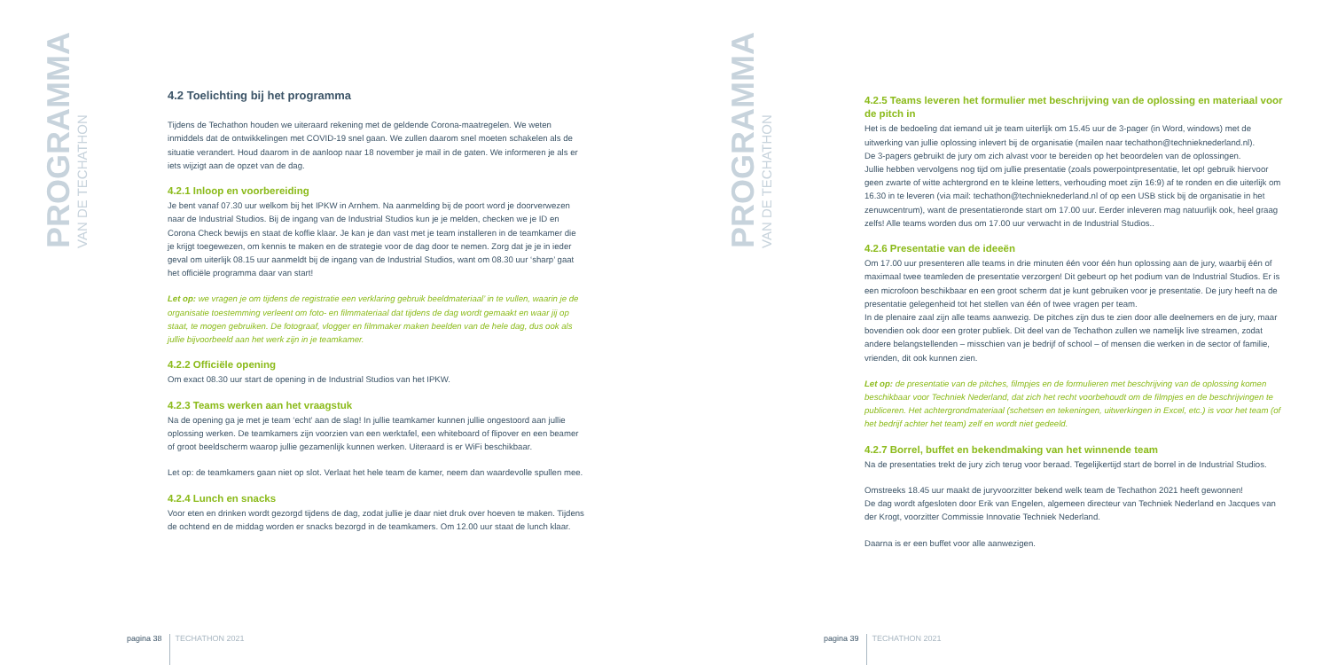PROGRAMMA
VAN DE TECHATHON
4.2 Toelichting bij het programma
Tijdens de Techathon houden we uiteraard rekening met de geldende Corona-maatregelen. We weten inmiddels dat de ontwikkelingen met COVID-19 snel gaan. We zullen daarom snel moeten schakelen als de situatie verandert. Houd daarom in de aanloop naar 18 november je mail in de gaten. We informeren je als er iets wijzigt aan de opzet van de dag.
4.2.1 Inloop en voorbereiding
Je bent vanaf 07.30 uur welkom bij het IPKW in Arnhem. Na aanmelding bij de poort word je doorverwezen naar de Industrial Studios. Bij de ingang van de Industrial Studios kun je je melden, checken we je ID en Corona Check bewijs en staat de koffie klaar. Je kan je dan vast met je team installeren in de teamkamer die je krijgt toegewezen, om kennis te maken en de strategie voor de dag door te nemen. Zorg dat je je in ieder geval om uiterlijk 08.15 uur aanmeldt bij de ingang van de Industrial Studios, want om 08.30 uur ‘sharp’ gaat het officiële programma daar van start!
Let op: we vragen je om tijdens de registratie een verklaring gebruik beeldmateriaal’ in te vullen, waarin je de organisatie toestemming verleent om foto- en filmmateriaal dat tijdens de dag wordt gemaakt en waar jij op staat, te mogen gebruiken. De fotograaf, vlogger en filmmaker maken beelden van de hele dag, dus ook als jullie bijvoorbeeld aan het werk zijn in je teamkamer.
4.2.2 Officiële opening
Om exact 08.30 uur start de opening in de Industrial Studios van het IPKW.
4.2.3 Teams werken aan het vraagstuk
Na de opening ga je met je team ‘echt’ aan de slag! In jullie teamkamer kunnen jullie ongestoord aan jullie oplossing werken. De teamkamers zijn voorzien van een werktafel, een whiteboard of flipover en een beamer of groot beeldscherm waarop jullie gezamenlijk kunnen werken. Uiteraard is er WiFi beschikbaar.
Let op: de teamkamers gaan niet op slot. Verlaat het hele team de kamer, neem dan waardevolle spullen mee.
4.2.4 Lunch en snacks
Voor eten en drinken wordt gezorgd tijdens de dag, zodat jullie je daar niet druk over hoeven te maken. Tijdens de ochtend en de middag worden er snacks bezorgd in de teamkamers. Om 12.00 uur staat de lunch klaar.
pagina 38 TECHATHON 2021
PROGRAMMA
VAN DE TECHATHON
4.2.5 Teams leveren het formulier met beschrijving van de oplossing en materiaal voor de pitch in
Het is de bedoeling dat iemand uit je team uiterlijk om 15.45 uur de 3-pager (in Word, windows) met de uitwerking van jullie oplossing inlevert bij de organisatie (mailen naar techathon@technieknederland.nl).
De 3-pagers gebruikt de jury om zich alvast voor te bereiden op het beoordelen van de oplossingen.
Jullie hebben vervolgens nog tijd om jullie presentatie (zoals powerpointpresentatie, let op! gebruik hiervoor geen zwarte of witte achtergrond en te kleine letters, verhouding moet zijn 16:9) af te ronden en die uiterlijk om 16.30 in te leveren (via mail: techathon@technieknederland.nl of op een USB stick bij de organisatie in het zenuwcentrum), want de presentatieronde start om 17.00 uur. Eerder inleveren mag natuurlijk ook, heel graag zelfs! Alle teams worden dus om 17.00 uur verwacht in de Industrial Studios..
4.2.6 Presentatie van de ideeën
Om 17.00 uur presenteren alle teams in drie minuten één voor één hun oplossing aan de jury, waarbij één of maximaal twee teamleden de presentatie verzorgen! Dit gebeurt op het podium van de Industrial Studios. Er is een microfoon beschikbaar en een groot scherm dat je kunt gebruiken voor je presentatie. De jury heeft na de presentatie gelegenheid tot het stellen van één of twee vragen per team.
In de plenaire zaal zijn alle teams aanwezig. De pitches zijn dus te zien door alle deelnemers en de jury, maar bovendien ook door een groter publiek. Dit deel van de Techathon zullen we namelijk live streamen, zodat andere belangstellenden – misschien van je bedrijf of school – of mensen die werken in de sector of familie, vrienden, dit ook kunnen zien.
Let op: de presentatie van de pitches, filmpjes en de formulieren met beschrijving van de oplossing komen beschikbaar voor Techniek Nederland, dat zich het recht voorbehoudt om de filmpjes en de beschrijvingen te publiceren. Het achtergrondmateriaal (schetsen en tekeningen, uitwerkingen in Excel, etc.) is voor het team (of het bedrijf achter het team) zelf en wordt niet gedeeld.
4.2.7 Borrel, buffet en bekendmaking van het winnende team
Na de presentaties trekt de jury zich terug voor beraad. Tegelijkertijd start de borrel in de Industrial Studios.
Omstreeks 18.45 uur maakt de juryvoorzitter bekend welk team de Techathon 2021 heeft gewonnen!
De dag wordt afgesloten door Erik van Engelen, algemeen directeur van Techniek Nederland en Jacques van der Krogt, voorzitter Commissie Innovatie Techniek Nederland.
Daarna is er een buffet voor alle aanwezigen.
pagina 39 TECHATHON 2021